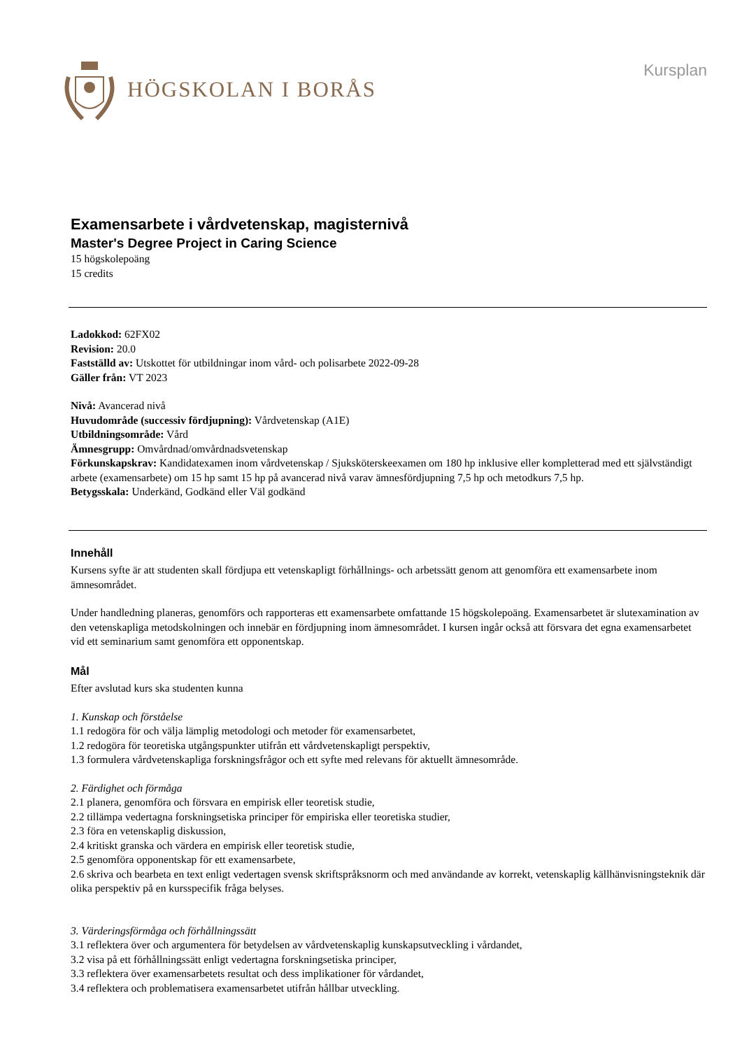HÖGSKOLAN I BORÅS
Kursplan
Examensarbete i vårdvetenskap, magisternivå
Master's Degree Project in Caring Science
15 högskolepoäng
15 credits
Ladokkod: 62FX02
Revision: 20.0
Fastställd av: Utskottet för utbildningar inom vård- och polisarbete 2022-09-28
Gäller från: VT 2023
Nivå: Avancerad nivå
Huvudområde (successiv fördjupning): Vårdvetenskap (A1E)
Utbildningsområde: Vård
Ämnesgrupp: Omvårdnad/omvårdnadsvetenskap
Förkunskapskrav: Kandidatexamen inom vårdvetenskap / Sjuksköterskeexamen om 180 hp inklusive eller kompletterad med ett självständigt arbete (examensarbete) om 15 hp samt 15 hp på avancerad nivå varav ämnesfördjupning 7,5 hp och metodkurs 7,5 hp.
Betygsskala: Underkänd, Godkänd eller Väl godkänd
Innehåll
Kursens syfte är att studenten skall fördjupa ett vetenskapligt förhållnings- och arbetssätt genom att genomföra ett examensarbete inom ämnesområdet.
Under handledning planeras, genomförs och rapporteras ett examensarbete omfattande 15 högskolepoäng. Examensarbetet är slutexamination av den vetenskapliga metodskolningen och innebär en fördjupning inom ämnesområdet. I kursen ingår också att försvara det egna examensarbetet vid ett seminarium samt genomföra ett opponentskap.
Mål
Efter avslutad kurs ska studenten kunna
1. Kunskap och förståelse
1.1 redogöra för och välja lämplig metodologi och metoder för examensarbetet,
1.2 redogöra för teoretiska utgångspunkter utifrån ett vårdvetenskapligt perspektiv,
1.3 formulera vårdvetenskapliga forskningsfrågor och ett syfte med relevans för aktuellt ämnesområde.
2. Färdighet och förmåga
2.1 planera, genomföra och försvara en empirisk eller teoretisk studie,
2.2 tillämpa vedertagna forskningsetiska principer för empiriska eller teoretiska studier,
2.3 föra en vetenskaplig diskussion,
2.4 kritiskt granska och värdera en empirisk eller teoretisk studie,
2.5 genomföra opponentskap för ett examensarbete,
2.6 skriva och bearbeta en text enligt vedertagen svensk skriftspråksnorm och med användande av korrekt, vetenskaplig källhänvisningsteknik där olika perspektiv på en kursspecifik fråga belyses.
3. Värderingsförmåga och förhållningssätt
3.1 reflektera över och argumentera för betydelsen av vårdvetenskaplig kunskapsutveckling i vårdandet,
3.2 visa på ett förhållningssätt enligt vedertagna forskningsetiska principer,
3.3 reflektera över examensarbetets resultat och dess implikationer för vårdandet,
3.4 reflektera och problematisera examensarbetet utifrån hållbar utveckling.